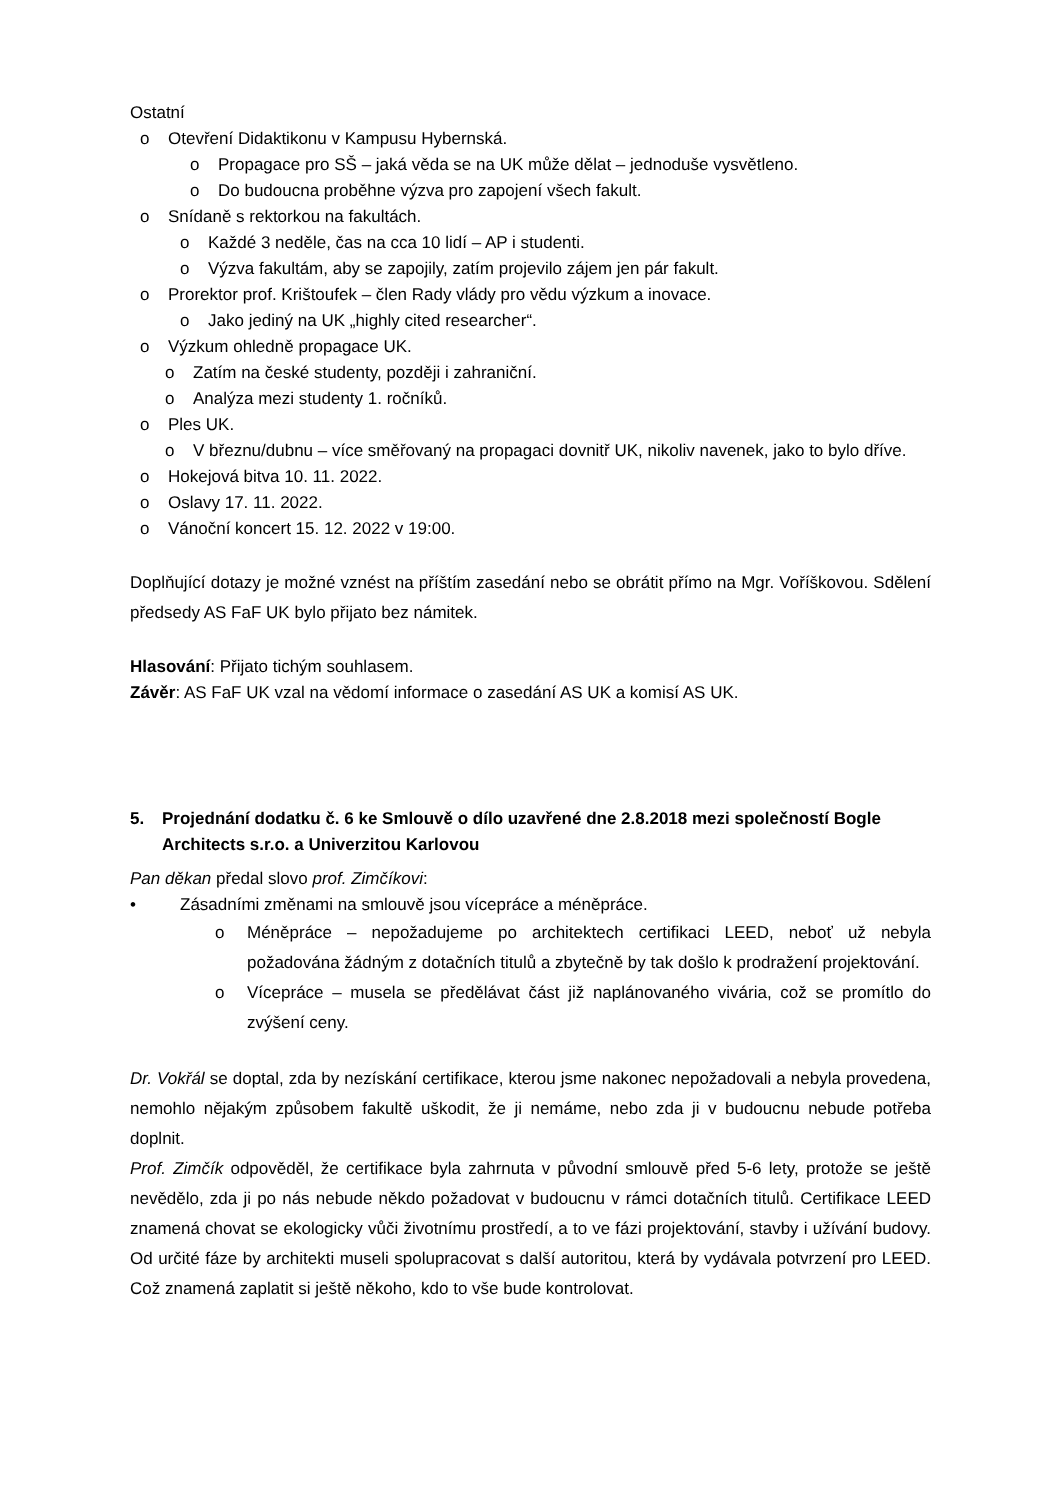Ostatní
o Otevření Didaktikonu v Kampusu Hybernská.
o Propagace pro SŠ – jaká věda se na UK může dělat – jednoduše vysvětleno.
o Do budoucna proběhne výzva pro zapojení všech fakult.
o Snídaně s rektorkou na fakultách.
o Každé 3 neděle, čas na cca 10 lidí – AP i studenti.
o Výzva fakultám, aby se zapojily, zatím projevilo zájem jen pár fakult.
o Prorektor prof. Krištoufek – člen Rady vlády pro vědu výzkum a inovace.
o Jako jediný na UK „highly cited researcher“.
o Výzkum ohledně propagace UK.
o Zatím na české studenty, později i zahraniční.
o Analýza mezi studenty 1. ročníků.
o Ples UK.
o V březnu/dubnu – více směřovaný na propagaci dovnitř UK, nikoliv navenek, jako to bylo dříve.
o Hokejová bitva 10. 11. 2022.
o Oslavy 17. 11. 2022.
o Vánoční koncert 15. 12. 2022 v 19:00.
Doplňující dotazy je možné vznést na příštím zasedání nebo se obrátit přímo na Mgr. Voříškovou. Sdělení předsedy AS FaF UK bylo přijato bez námitek.
Hlasování: Přijato tichým souhlasem.
Závěr: AS FaF UK vzal na vědomí informace o zasedání AS UK a komisí AS UK.
5. Projednání dodatku č. 6 ke Smlouvě o dílo uzavřené dne 2.8.2018 mezi společností Bogle Architects s.r.o. a Univerzitou Karlovou
Pan děkan předal slovo prof. Zimčíkovi:
• Zásadními změnami na smlouvě jsou vícepráce a méněpráce.
o Méněpráce – nepožadujeme po architektech certifikaci LEED, neboť už nebyla požadována žádným z dotačních titulů a zbytečně by tak došlo k prodražení projektování.
o Vícepráce – musela se předělávat část již naplánovaného vivária, což se promítlo do zvýšení ceny.
Dr. Vokřál se doptal, zda by nezískání certifikace, kterou jsme nakonec nepožadovali a nebyla provedena, nemohlo nějakým způsobem fakultě uškodit, že ji nemáme, nebo zda ji v budoucnu nebude potřeba doplnit.
Prof. Zimčík odpověděl, že certifikace byla zahrnuta v původní smlouvě před 5-6 lety, protože se ještě nevědělo, zda ji po nás nebude někdo požadovat v budoucnu v rámci dotačních titulů. Certifikace LEED znamená chovat se ekologicky vůči životnímu prostředí, a to ve fázi projektování, stavby i užívání budovy. Od určité fáze by architekti museli spolupracovat s další autoritou, která by vydávala potvrzení pro LEED. Což znamená zaplatit si ještě někoho, kdo to vše bude kontrolovat.